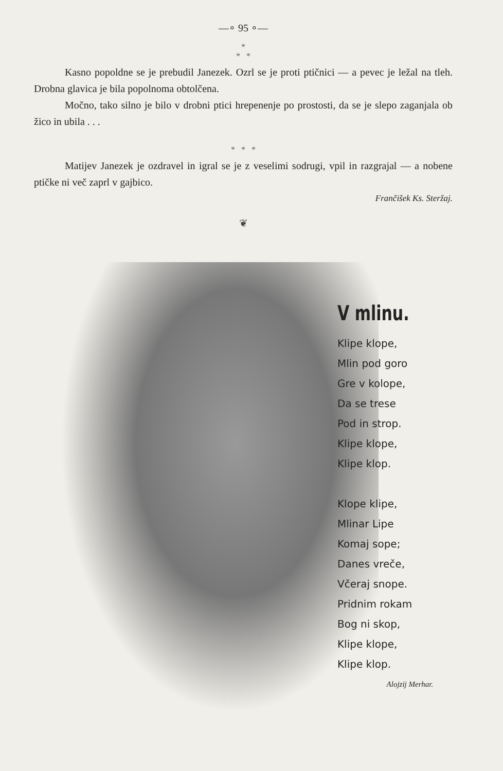—∘ 95 ∘—
*
* *
Kasno popoldne se je prebudil Janezek. Ozrl se je proti ptičnici — a pevec je ležal na tleh. Drobna glavica je bila popolnoma obtolčena.
Močno, tako silno je bilo v drobni ptici hrepenenje po prostosti, da se je slepo zaganjala ob žico in ubila . . .
* * *
Matijev Janezek je ozdravel in igral se je z veselimi sodrugi, vpil in razgrajal — a nobene ptičke ni več zaprl v gajbico.
Frančišek Ks. Steržaj.
❦
V mlinu.
Klipe klope,
Mlin pod goro
Gre v kolope,
Da se trese
Pod in strop.
Klipe klope,
Klipe klop.
Klope klipe,
Mlinar Lipe
Komaj sope;
Danes vreče,
Včeraj snope.
Pridnim rokam
Bog ni skop,
Klipe klope,
Klipe klop.
Alojzij Merhar.